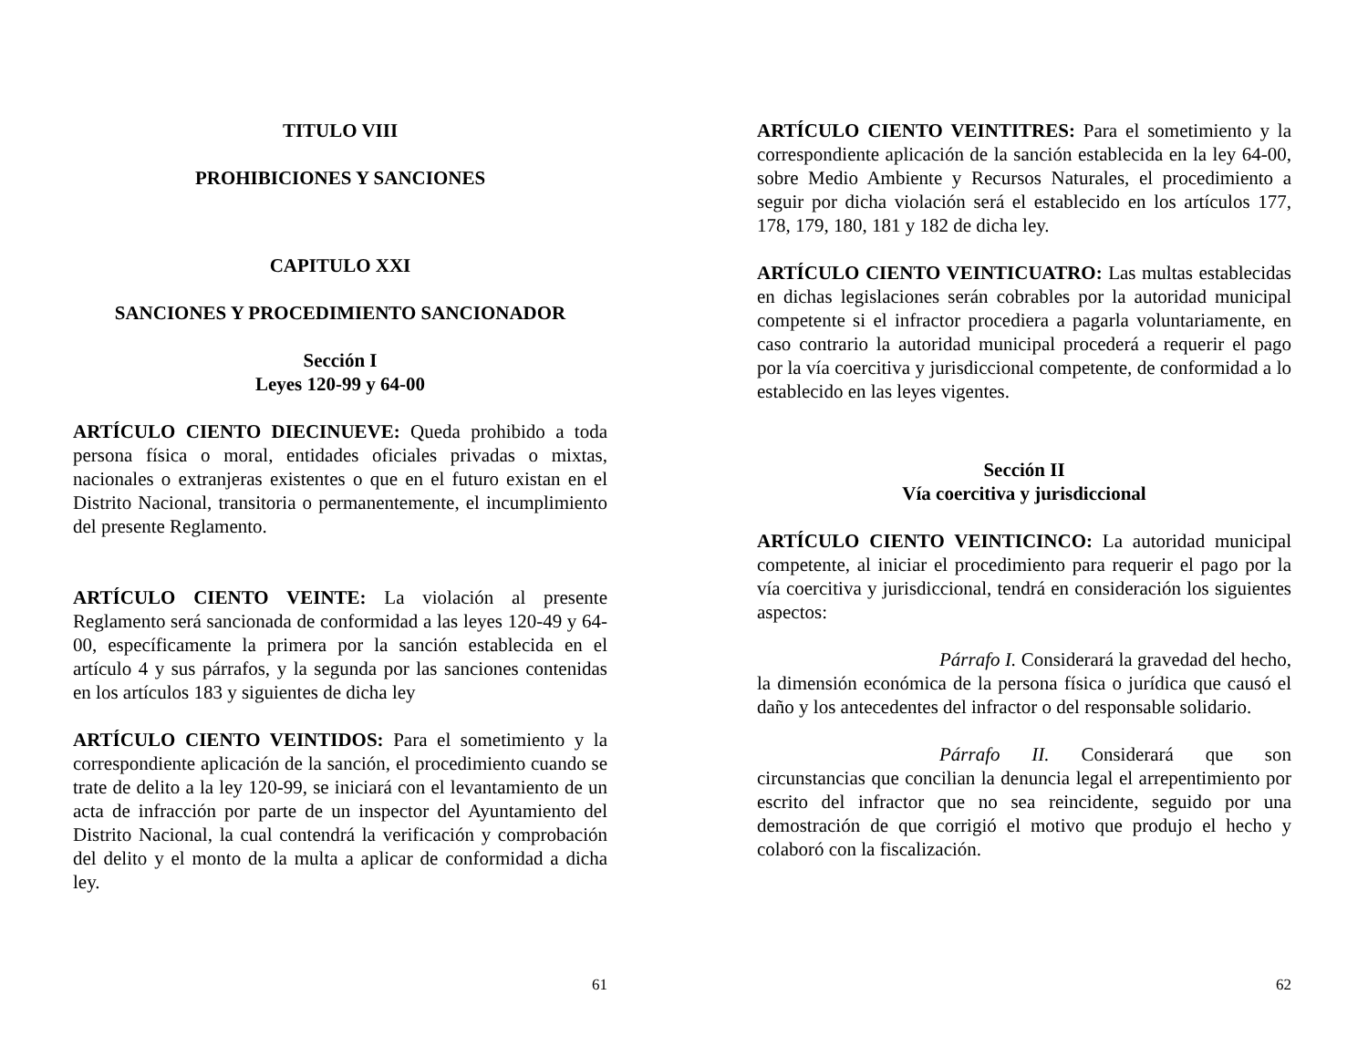TITULO VIII
PROHIBICIONES Y SANCIONES
CAPITULO XXI
SANCIONES Y PROCEDIMIENTO SANCIONADOR
Sección I
Leyes 120-99 y 64-00
ARTÍCULO CIENTO DIECINUEVE: Queda prohibido a toda persona física o moral, entidades oficiales privadas o mixtas, nacionales o extranjeras existentes o que en el futuro existan en el Distrito Nacional, transitoria o permanentemente, el incumplimiento del presente Reglamento.
ARTÍCULO CIENTO VEINTE: La violación al presente Reglamento será sancionada de conformidad a las leyes 120-49 y 64-00, específicamente la primera por la sanción establecida en el artículo 4 y sus párrafos, y la segunda por las sanciones contenidas en los artículos 183 y siguientes de dicha ley
ARTÍCULO CIENTO VEINTIDOS: Para el sometimiento y la correspondiente aplicación de la sanción, el procedimiento cuando se trate de delito a la ley 120-99, se iniciará con el levantamiento de un acta de infracción por parte de un inspector del Ayuntamiento del Distrito Nacional, la cual contendrá la verificación y comprobación del delito y el monto de la multa a aplicar de conformidad a dicha ley.
61
ARTÍCULO CIENTO VEINTITRES: Para el sometimiento y la correspondiente aplicación de la sanción establecida en la ley 64-00, sobre Medio Ambiente y Recursos Naturales, el procedimiento a seguir por dicha violación será el establecido en los artículos 177, 178, 179, 180, 181 y 182 de dicha ley.
ARTÍCULO CIENTO VEINTICUATRO: Las multas establecidas en dichas legislaciones serán cobrables por la autoridad municipal competente si el infractor procediera a pagarla voluntariamente, en caso contrario la autoridad municipal procederá a requerir el pago por la vía coercitiva y jurisdiccional competente, de conformidad a lo establecido en las leyes vigentes.
Sección II
Vía coercitiva y jurisdiccional
ARTÍCULO CIENTO VEINTICINCO: La autoridad municipal competente, al iniciar el procedimiento para requerir el pago por la vía coercitiva y jurisdiccional, tendrá en consideración los siguientes aspectos:
Párrafo I. Considerará la gravedad del hecho, la dimensión económica de la persona física o jurídica que causó el daño y los antecedentes del infractor o del responsable solidario.
Párrafo II. Considerará que son circunstancias que concilian la denuncia legal el arrepentimiento por escrito del infractor que no sea reincidente, seguido por una demostración de que corrigió el motivo que produjo el hecho y colaboró con la fiscalización.
62